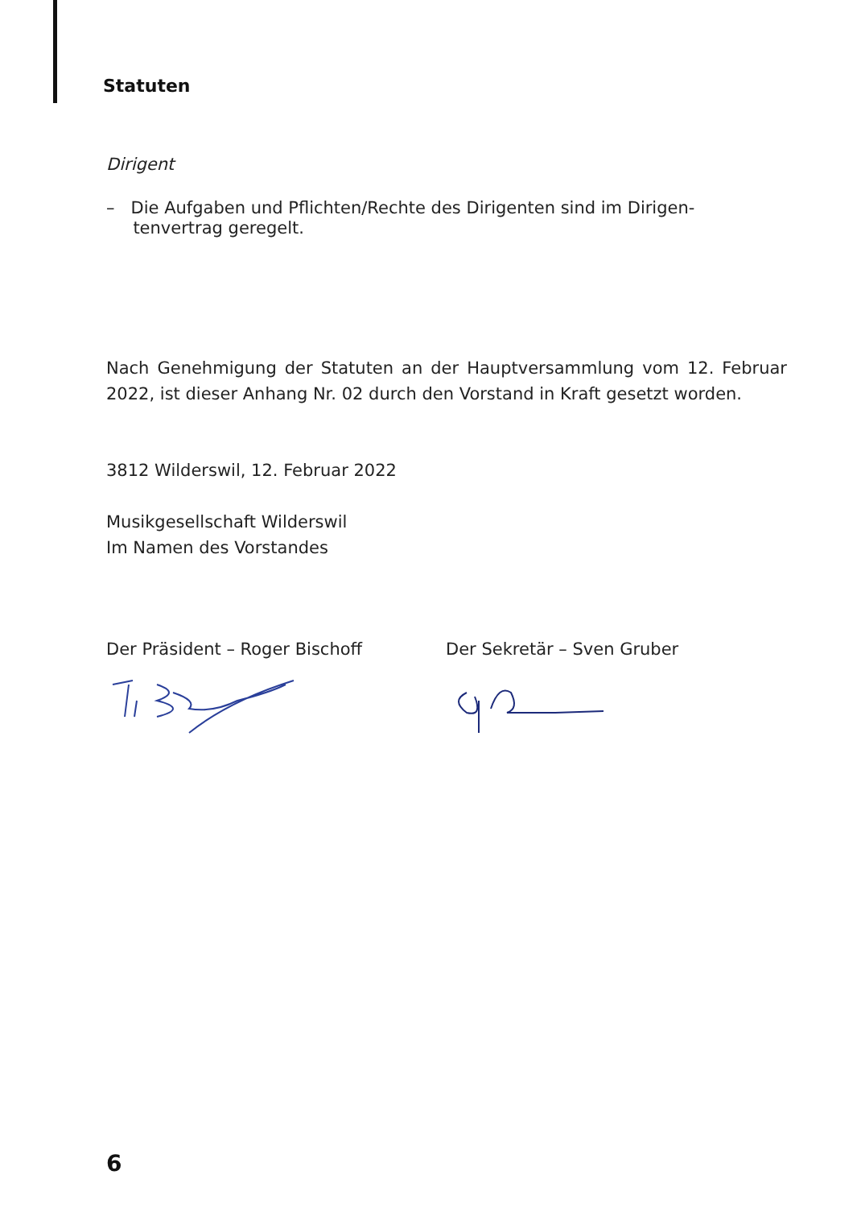Statuten
Dirigent
– Die Aufgaben und Pflichten/Rechte des Dirigenten sind im Dirigen-
tenvertrag geregelt.
Nach Genehmigung der Statuten an der Hauptversammlung vom 12. Februar 2022, ist dieser Anhang Nr. 02 durch den Vorstand in Kraft gesetzt worden.
3812 Wilderswil, 12. Februar 2022
Musikgesellschaft Wilderswil
Im Namen des Vorstandes
Der Präsident – Roger Bischoff Der Sekretär – Sven Gruber
6